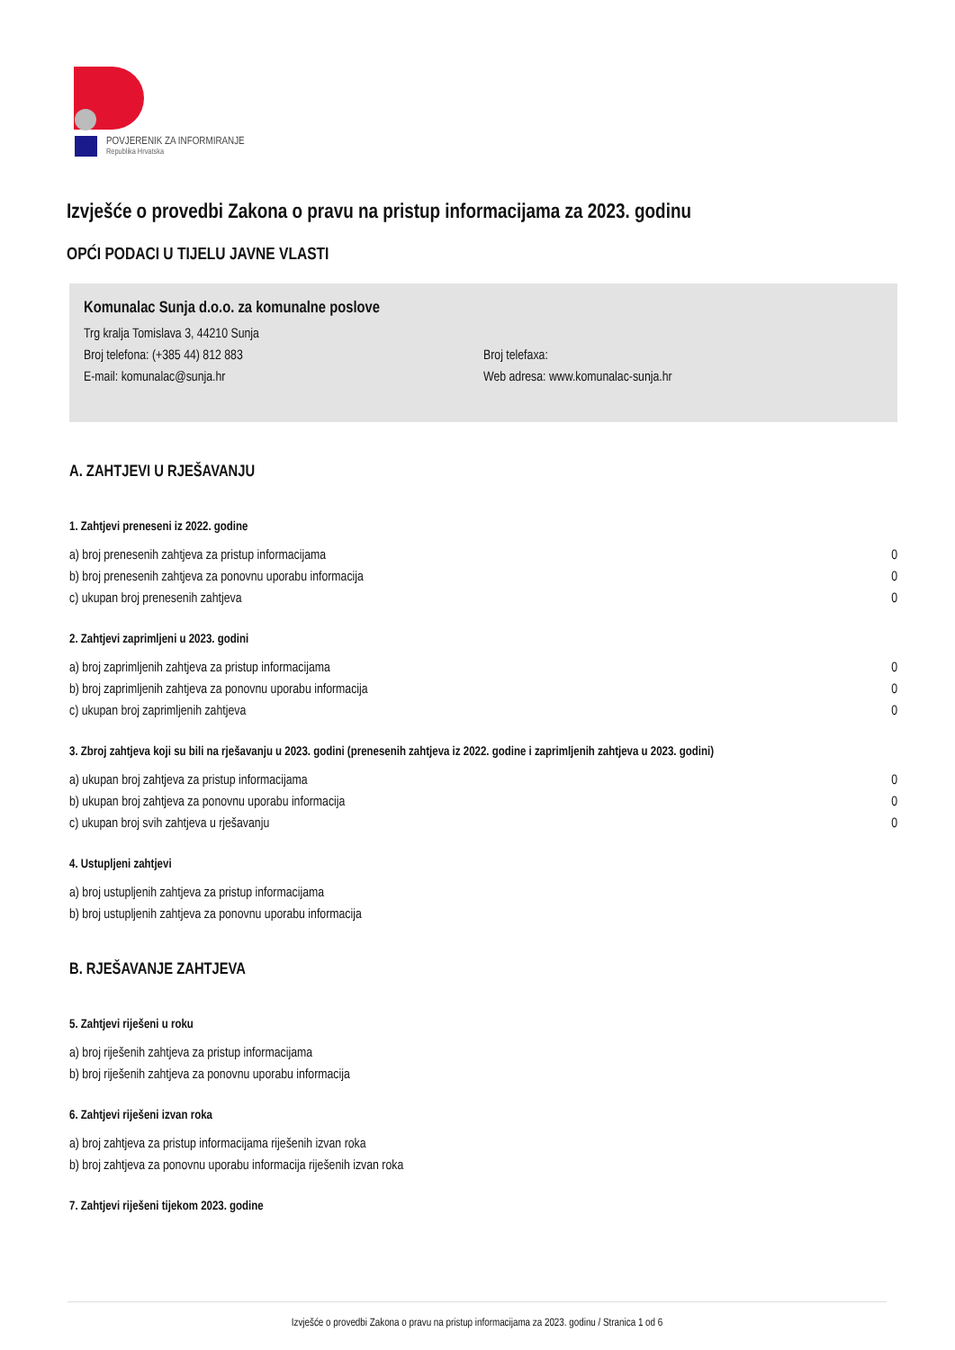POVJERENIK ZA INFORMIRANJE
Republika Hrvatska
Izvješće o provedbi Zakona o pravu na pristup informacijama za 2023. godinu
OPĆI PODACI U TIJELU JAVNE VLASTI
Komunalac Sunja d.o.o. za komunalne poslove
Trg kralja Tomislava 3, 44210 Sunja
Broj telefona: (+385 44) 812 883 Broj telefaxa:
E-mail: komunalac@sunja.hr Web adresa: www.komunalac-sunja.hr
A. ZAHTJEVI U RJEŠAVANJU
1. Zahtjevi preneseni iz 2022. godine
| a) broj prenesenih zahtjeva za pristup informacijama | 0 |
| b) broj prenesenih zahtjeva za ponovnu uporabu informacija | 0 |
| c) ukupan broj prenesenih zahtjeva | 0 |
2. Zahtjevi zaprimljeni u 2023. godini
| a) broj zaprimljenih zahtjeva za pristup informacijama | 0 |
| b) broj zaprimljenih zahtjeva za ponovnu uporabu informacija | 0 |
| c) ukupan broj zaprimljenih zahtjeva | 0 |
3. Zbroj zahtjeva koji su bili na rješavanju u 2023. godini (prenesenih zahtjeva iz 2022. godine i zaprimljenih zahtjeva u 2023. godini)
| a) ukupan broj zahtjeva za pristup informacijama | 0 |
| b) ukupan broj zahtjeva za ponovnu uporabu informacija | 0 |
| c) ukupan broj svih zahtjeva u rješavanju | 0 |
4. Ustupljeni zahtjevi
| a) broj ustupljenih zahtjeva za pristup informacijama | |
| b) broj ustupljenih zahtjeva za ponovnu uporabu informacija | |
B. RJEŠAVANJE ZAHTJEVA
5. Zahtjevi riješeni u roku
| a) broj riješenih zahtjeva za pristup informacijama |
| b) broj riješenih zahtjeva za ponovnu uporabu informacija |
6. Zahtjevi riješeni izvan roka
| a) broj zahtjeva za pristup informacijama riješenih izvan roka |
| b) broj zahtjeva za ponovnu uporabu informacija riješenih izvan roka |
7. Zahtjevi riješeni tijekom 2023. godine
Izvješće o provedbi Zakona o pravu na pristup informacijama za 2023. godinu / Stranica 1 od 6